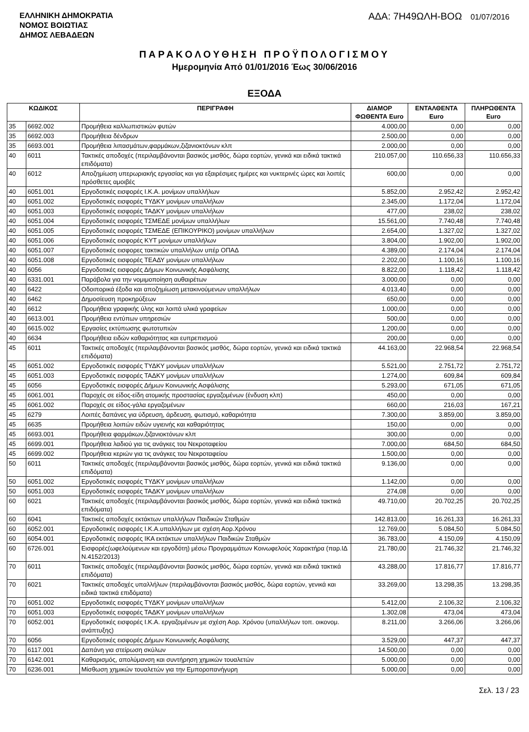ΕΛΛΗΝΙΚΗ ΔΗΜΟΚΡΑΤΙΑ
ΝΟΜΟΣ ΒΟΙΩΤΙΑΣ
ΔΗΜΟΣ ΛΕΒΑΔΕΩΝ
ΑΔΑ: 7Η49ΩΛΗ-ΒΟΩ 01/07/2016
ΠΑΡΑΚΟΛΟΥΘΗΣΗ ΠΡΟΫΠΟΛΟΓΙΣΜΟΥ
Ημερομηνία Από 01/01/2016 Έως 30/06/2016
ΕΞΟΔΑ
| ΚΩΔΙΚΟΣ | | ΠΕΡΙΓΡΑΦΗ | ΔΙΑΜΟΡ ΦΩΘΕΝΤΑ Euro | ΕΝΤΑΛΘΕΝΤΑ Euro | ΠΛΗΡΩΘΕΝΤΑ Euro |
| --- | --- | --- | --- | --- | --- |
| 35 | 6692.002 | Προμήθεια καλλωπιστικών φυτών | 4.000,00 | 0,00 | 0,00 |
| 35 | 6692.003 | Προμήθεια δένδρων | 2.500,00 | 0,00 | 0,00 |
| 35 | 6693.001 | Προμήθεια λιπασμάτων,φαρμάκων,ζιζανιοκτόνων κλπ | 2.000,00 | 0,00 | 0,00 |
| 40 | 6011 | Τακτικές αποδοχές (περιλαμβάνονται βασικός μισθός, δώρα εορτών, γενικά και ειδικά τακτικά επιδόματα) | 210.057,00 | 110.656,33 | 110.656,33 |
| 40 | 6012 | Αποζημίωση υπερωριακής εργασίας και για εξαιρέσιμες ημέρες και νυκτερινές ώρες και λοιπές πρόσθετες αμοιβές | 600,00 | 0,00 | 0,00 |
| 40 | 6051.001 | Εργοδοτικές εισφορές Ι.Κ.Α. μονίμων υπαλλήλων | 5.852,00 | 2.952,42 | 2.952,42 |
| 40 | 6051.002 | Εργοδοτικές εισφορές ΤΥΔΚΥ μονίμων υπαλλήλων | 2.345,00 | 1.172,04 | 1.172,04 |
| 40 | 6051.003 | Εργοδοτικές εισφορές ΤΑΔΚΥ μονίμων υπαλλήλων | 477,00 | 238,02 | 238,02 |
| 40 | 6051.004 | Εργοδοτικές εισφορές ΤΣΜΕΔΕ μονίμων υπαλλήλων | 15.561,00 | 7.740,48 | 7.740,48 |
| 40 | 6051.005 | Εργοδοτικές εισφορές ΤΣΜΕΔΕ (ΕΠΙΚΟΥΡΙΚΟ) μονίμων υπαλλήλων | 2.654,00 | 1.327,02 | 1.327,02 |
| 40 | 6051.006 | Εργοδοτικές εισφορές ΚΥΤ μονίμων υπαλλήλων | 3.804,00 | 1.902,00 | 1.902,00 |
| 40 | 6051.007 | Εργοδοτικές εισφορες τακτικών υπαλλήλων υπέρ ΟΠΑΔ | 4.389,00 | 2.174,04 | 2.174,04 |
| 40 | 6051.008 | Εργοδοτικές εισφορές ΤΕΑΔΥ μονίμων υπαλλήλων | 2.202,00 | 1.100,16 | 1.100,16 |
| 40 | 6056 | Εργοδοτικές εισφορές Δήμων Κοινωνικής Ασφάλισης | 8.822,00 | 1.118,42 | 1.118,42 |
| 40 | 6331.001 | Παράβολα για την νομιμοποίηση αυθαιρέτων | 3.000,00 | 0,00 | 0,00 |
| 40 | 6422 | Οδοιπορικά έξοδα και αποζημίωση μετακινούμενων υπαλλήλων | 4.013,40 | 0,00 | 0,00 |
| 40 | 6462 | Δημοσίευση προκηρύξεων | 650,00 | 0,00 | 0,00 |
| 40 | 6612 | Προμήθεια γραφικής ύλης και λοιπά υλικά γραφείων | 1.000,00 | 0,00 | 0,00 |
| 40 | 6613.001 | Προμήθεια εντύπων υπηρεσιών | 500,00 | 0,00 | 0,00 |
| 40 | 6615.002 | Εργασίες εκτύπωσης φωτοτυπιών | 1.200,00 | 0,00 | 0,00 |
| 40 | 6634 | Προμήθεια ειδών καθαριότητας και ευπρεπισμού | 200,00 | 0,00 | 0,00 |
| 45 | 6011 | Τακτικές αποδοχές (περιλαμβάνονται βασικός μισθός, δώρα εορτών, γενικά και ειδικά τακτικά επιδόματα) | 44.163,00 | 22.968,54 | 22.968,54 |
| 45 | 6051.002 | Εργοδοτικές εισφορές ΤΥΔΚΥ μονίμων υπαλλήλων | 5.521,00 | 2.751,72 | 2.751,72 |
| 45 | 6051.003 | Εργοδοτικές εισφορές ΤΑΔΚΥ μονίμων υπαλλήλων | 1.274,00 | 609,84 | 609,84 |
| 45 | 6056 | Εργοδοτικές εισφορές Δήμων Κοινωνικής Ασφάλισης | 5.293,00 | 671,05 | 671,05 |
| 45 | 6061.001 | Παροχές σε είδος-είδη ατομικής προστασίας εργαζομένων (ένδυση κλπ) | 450,00 | 0,00 | 0,00 |
| 45 | 6061.002 | Παροχές σε είδος-γάλα εργαζομένων | 660,00 | 216,03 | 167,21 |
| 45 | 6279 | Λοιπές δαπάνες για ύδρευση, άρδευση, φωτισμό, καθαριότητα | 7.300,00 | 3.859,00 | 3.859,00 |
| 45 | 6635 | Προμήθεια λοιπών ειδών υγιεινής και καθαριότητας | 150,00 | 0,00 | 0,00 |
| 45 | 6693.001 | Προμήθεια φαρμάκων,ζιζανιοκτόνων κλπ | 300,00 | 0,00 | 0,00 |
| 45 | 6699.001 | Προμήθεια λαδιού για τις ανάγκες του Νεκροταφείου | 7.000,00 | 684,50 | 684,50 |
| 45 | 6699.002 | Προμήθεια κεριών για τις ανάγκες του Νεκροταφείου | 1.500,00 | 0,00 | 0,00 |
| 50 | 6011 | Τακτικές αποδοχές (περιλαμβάνονται βασικός μισθός, δώρα εορτών, γενικά και ειδικά τακτικά επιδόματα) | 9.136,00 | 0,00 | 0,00 |
| 50 | 6051.002 | Εργοδοτικές εισφορές ΤΥΔΚΥ μονίμων υπαλλήλων | 1.142,00 | 0,00 | 0,00 |
| 50 | 6051.003 | Εργοδοτικές εισφορές ΤΑΔΚΥ μονίμων υπαλλήλων | 274,08 | 0,00 | 0,00 |
| 60 | 6021 | Τακτικές αποδοχές (περιλαμβάνονται βασικός μισθός, δώρα εορτών, γενικά και ειδικά τακτικά επιδόματα) | 49.710,00 | 20.702,25 | 20.702,25 |
| 60 | 6041 | Τακτικές αποδοχές εκτάκτων υπαλλήλων Παιδικών Σταθμών | 142.813,00 | 16.261,33 | 16.261,33 |
| 60 | 6052.001 | Εργοδοτικές εισφορές Ι.Κ.Α.υπαλλήλων με σχέση Αορ.Χρόνου | 12.769,00 | 5.084,50 | 5.084,50 |
| 60 | 6054.001 | Εργοδοτικές εισφορές ΙΚΑ εκτάκτων υπαλλήλων Παιδικών Σταθμών | 36.783,00 | 4.150,09 | 4.150,09 |
| 60 | 6726.001 | Εισφορές(ωφελούμενων και εργοδότη) μέσω Προγραμμάτων Κοινωφελούς Χαρακτήρα (παρ.ΙΔ Ν.4152/2013) | 21.780,00 | 21.746,32 | 21.746,32 |
| 70 | 6011 | Τακτικές αποδοχές (περιλαμβάνονται βασικός μισθός, δώρα εορτών, γενικά και ειδικά τακτικά επιδόματα) | 43.288,00 | 17.816,77 | 17.816,77 |
| 70 | 6021 | Τακτικές αποδοχές υπαλλήλων (περιλαμβάνονται βασικός μισθός, δώρα εορτών, γενικά και ειδικά τακτικά επιδόματα) | 33.269,00 | 13.298,35 | 13.298,35 |
| 70 | 6051.002 | Εργοδοτικές εισφορές ΤΥΔΚΥ μονίμων υπαλλήλων | 5.412,00 | 2.106,32 | 2.106,32 |
| 70 | 6051.003 | Εργοδοτικές εισφορές ΤΑΔΚΥ μονίμων υπαλλήλων | 1.302,08 | 473,04 | 473,04 |
| 70 | 6052.001 | Εργοδοτικές εισφορές Ι.Κ.Α. εργαζομένων με σχέση Αορ. Χρόνου (υπαλλήλων τοπ. οικονομ. ανάπτυξης) | 8.211,00 | 3.266,06 | 3.266,06 |
| 70 | 6056 | Εργοδοτικές εισφορές Δήμων Κοινωνικής Ασφάλισης | 3.529,00 | 447,37 | 447,37 |
| 70 | 6117.001 | Δαπάνη για στείρωση σκύλων | 14.500,00 | 0,00 | 0,00 |
| 70 | 6142.001 | Καθαρισμός, απολύμανση και συντήρηση χημικών τουαλετών | 5.000,00 | 0,00 | 0,00 |
| 70 | 6236.001 | Μίσθωση χημικών τουαλετών για την Εμποροπανήγυρη | 5.000,00 | 0,00 | 0,00 |
Σελ. 13 / 23